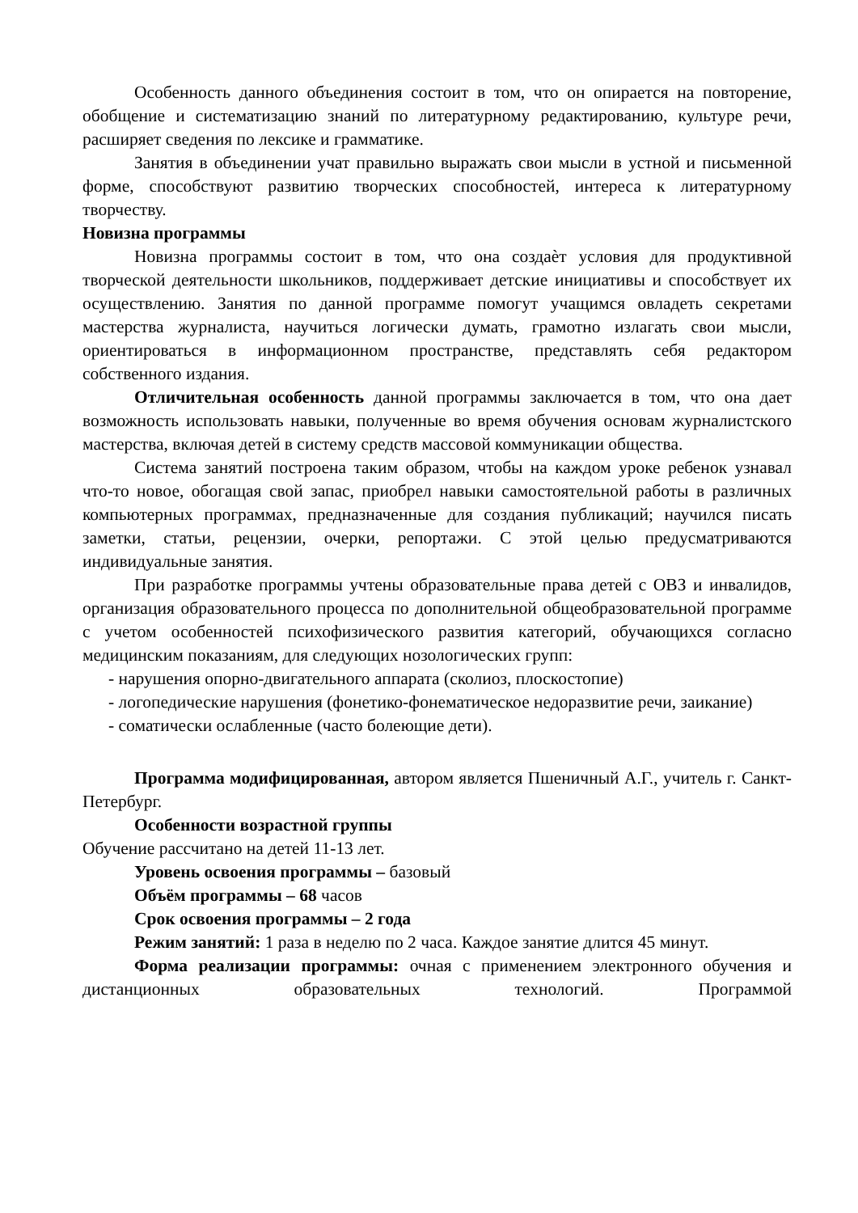Особенность данного объединения состоит в том, что он опирается на повторение, обобщение и систематизацию знаний по литературному редактированию, культуре речи, расширяет сведения по лексике и грамматике.
Занятия в объединении учат правильно выражать свои мысли в устной и письменной форме, способствуют развитию творческих способностей, интереса к литературному творчеству.
Новизна программы
Новизна программы состоит в том, что она создаѐт условия для продуктивной творческой деятельности школьников, поддерживает детские инициативы и способствует их осуществлению. Занятия по данной программе помогут учащимся овладеть секретами мастерства журналиста, научиться логически думать, грамотно излагать свои мысли, ориентироваться в информационном пространстве, представлять себя редактором собственного издания.
Отличительная особенность данной программы заключается в том, что она дает возможность использовать навыки, полученные во время обучения основам журналистского мастерства, включая детей в систему средств массовой коммуникации общества.
Система занятий построена таким образом, чтобы на каждом уроке ребенок узнавал что-то новое, обогащая свой запас, приобрел навыки самостоятельной работы в различных компьютерных программах, предназначенные для создания публикаций; научился писать заметки, статьи, рецензии, очерки, репортажи. С этой целью предусматриваются индивидуальные занятия.
При разработке программы учтены образовательные права детей с ОВЗ и инвалидов, организация образовательного процесса по дополнительной общеобразовательной программе с учетом особенностей психофизического развития категорий, обучающихся согласно медицинским показаниям, для следующих нозологических групп:
- нарушения опорно-двигательного аппарата (сколиоз, плоскостопие)
- логопедические нарушения (фонетико-фонематическое недоразвитие речи, заикание)
- соматически ослабленные (часто болеющие дети).
Программа модифицированная, автором является Пшеничный А.Г., учитель г. Санкт-Петербург.
Особенности возрастной группы
Обучение рассчитано на детей 11-13 лет.
Уровень освоения программы – базовый
Объём программы – 68 часов
Срок освоения программы – 2 года
Режим занятий: 1 раза в неделю по 2 часа. Каждое занятие длится 45 минут.
Форма реализации программы: очная с применением электронного обучения и дистанционных образовательных технологий. Программой